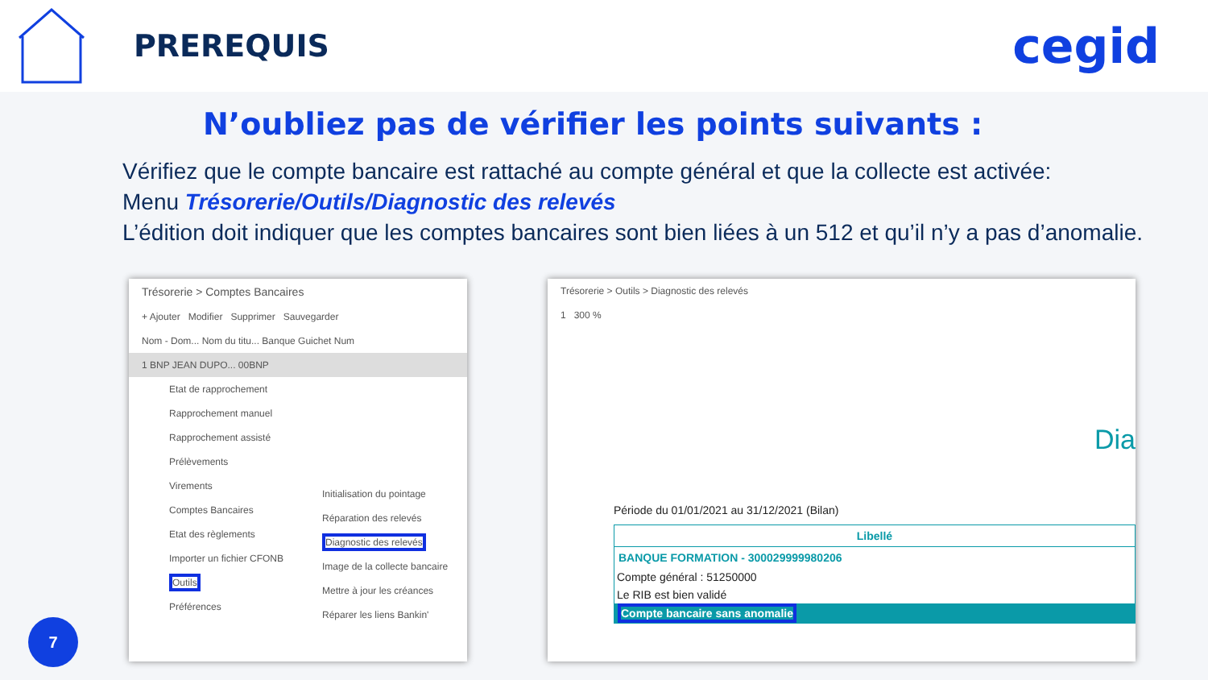PREREQUIS
cegid
N’oubliez pas de vérifier les points suivants :
Vérifiez que le compte bancaire est rattaché au compte général et que la collecte est activée:
Menu Trésorerie/Outils/Diagnostic des relevés
L’édition doit indiquer que les comptes bancaires sont bien liées à un 512 et qu’il n’y a pas d’anomalie.
Trésorerie > Comptes Bancaires
+ Ajouter Modifier Supprimer Sauvegarder
Nom - Dom... Nom du titu... Banque Guichet Num
1 BNP JEAN DUPO... 00BNP
Etat de rapprochement
Rapprochement manuel
Rapprochement assisté
Prélèvements
Virements
Comptes Bancaires
Etat des règlements
Importer un fichier CFONB
Outils
Préférences
Initialisation du pointage
Réparation des relevés
Diagnostic des relevés
Image de la collecte bancaire
Mettre à jour les créances
Réparer les liens Bankin'
Trésorerie > Outils > Diagnostic des relevés
1 300 %
Dia
Période du 01/01/2021 au 31/12/2021 (Bilan)
Libellé
BANQUE FORMATION - 300029999980206
Compte général : 51250000
Le RIB est bien validé
Compte bancaire sans anomalie
7